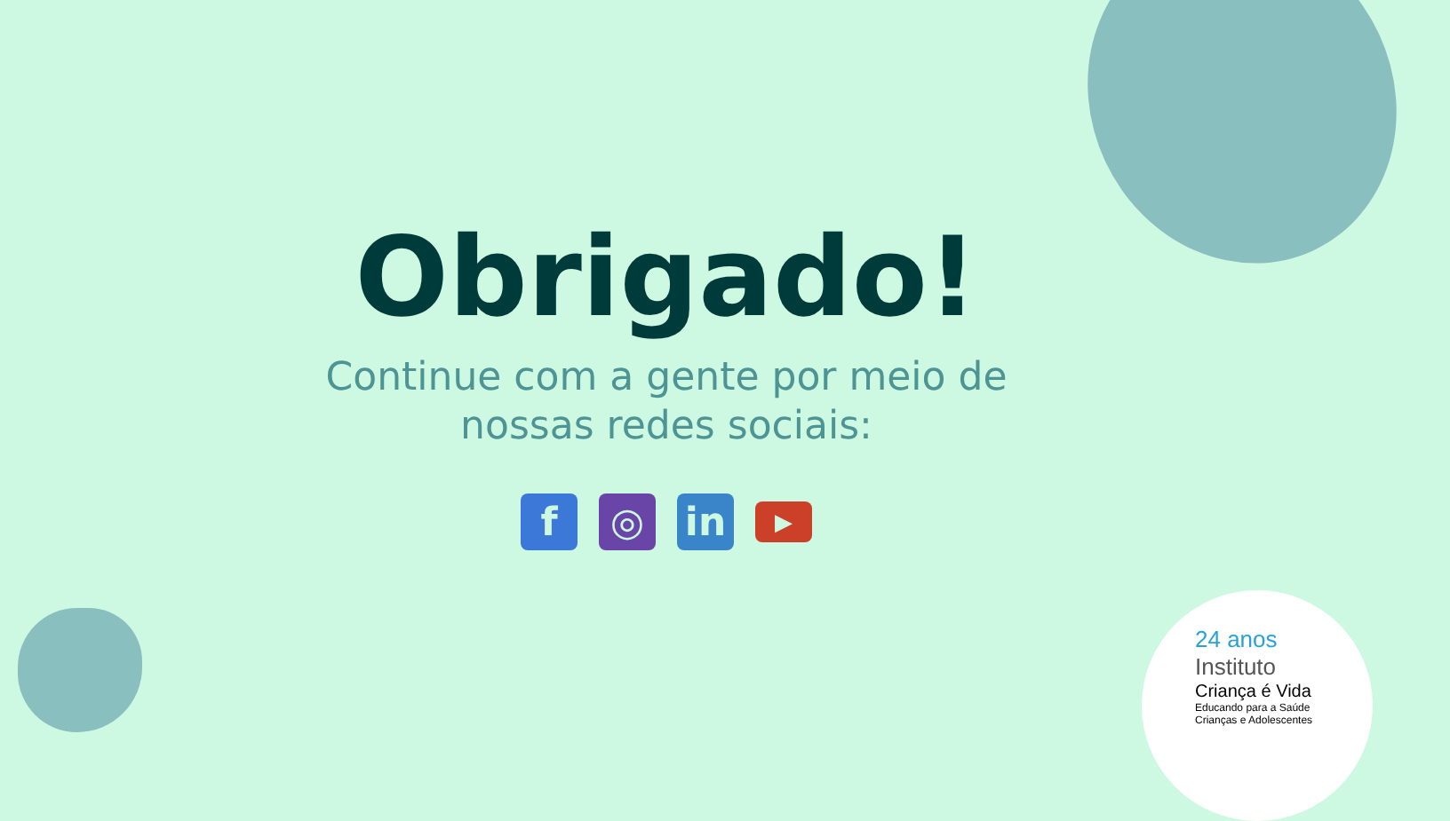Obrigado!
Continue com a gente por meio de
nossas redes sociais:
f ◎ in
▶
24 anos
Instituto
Criança é Vida
Educando para a Saúde
Crianças e Adolescentes